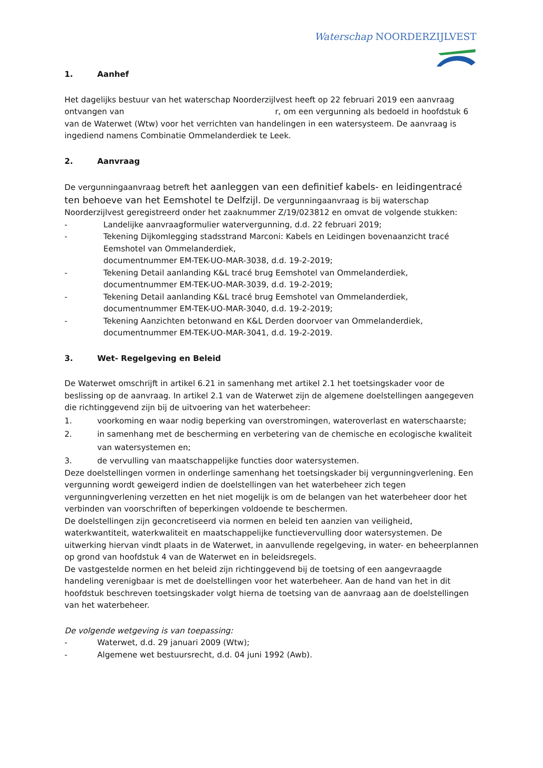Waterschap NOORDERZIJLVEST
1. Aanhef
Het dagelijks bestuur van het waterschap Noorderzijlvest heeft op 22 februari 2019 een aanvraag ontvangen van r, om een vergunning als bedoeld in hoofdstuk 6 van de Waterwet (Wtw) voor het verrichten van handelingen in een watersysteem. De aanvraag is ingediend namens Combinatie Ommelanderdiek te Leek.
2. Aanvraag
De vergunningaanvraag betreft het aanleggen van een definitief kabels- en leidingentracé ten behoeve van het Eemshotel te Delfzijl. De vergunningaanvraag is bij waterschap Noorderzijlvest geregistreerd onder het zaaknummer Z/19/023812 en omvat de volgende stukken:
- Landelijke aanvraagformulier watervergunning, d.d. 22 februari 2019;
- Tekening Dijkomlegging stadsstrand Marconi: Kabels en Leidingen bovenaanzicht tracé Eemshotel van Ommelanderdiek,
documentnummer EM-TEK-UO-MAR-3038, d.d. 19-2-2019;
- Tekening Detail aanlanding K&L tracé brug Eemshotel van Ommelanderdiek, documentnummer EM-TEK-UO-MAR-3039, d.d. 19-2-2019;
- Tekening Detail aanlanding K&L tracé brug Eemshotel van Ommelanderdiek, documentnummer EM-TEK-UO-MAR-3040, d.d. 19-2-2019;
- Tekening Aanzichten betonwand en K&L Derden doorvoer van Ommelanderdiek, documentnummer EM-TEK-UO-MAR-3041, d.d. 19-2-2019.
3. Wet- Regelgeving en Beleid
De Waterwet omschrijft in artikel 6.21 in samenhang met artikel 2.1 het toetsingskader voor de beslissing op de aanvraag. In artikel 2.1 van de Waterwet zijn de algemene doelstellingen aangegeven die richtinggevend zijn bij de uitvoering van het waterbeheer:
1. voorkoming en waar nodig beperking van overstromingen, wateroverlast en waterschaarste;
2. in samenhang met de bescherming en verbetering van de chemische en ecologische kwaliteit van watersystemen en;
3. de vervulling van maatschappelijke functies door watersystemen.
Deze doelstellingen vormen in onderlinge samenhang het toetsingskader bij vergunningverlening. Een vergunning wordt geweigerd indien de doelstellingen van het waterbeheer zich tegen vergunningverlening verzetten en het niet mogelijk is om de belangen van het waterbeheer door het verbinden van voorschriften of beperkingen voldoende te beschermen.
De doelstellingen zijn geconcretiseerd via normen en beleid ten aanzien van veiligheid, waterkwantiteit, waterkwaliteit en maatschappelijke functievervulling door watersystemen. De uitwerking hiervan vindt plaats in de Waterwet, in aanvullende regelgeving, in water- en beheerplannen op grond van hoofdstuk 4 van de Waterwet en in beleidsregels.
De vastgestelde normen en het beleid zijn richtinggevend bij de toetsing of een aangevraagde handeling verenigbaar is met de doelstellingen voor het waterbeheer. Aan de hand van het in dit hoofdstuk beschreven toetsingskader volgt hierna de toetsing van de aanvraag aan de doelstellingen van het waterbeheer.
De volgende wetgeving is van toepassing:
- Waterwet, d.d. 29 januari 2009 (Wtw);
- Algemene wet bestuursrecht, d.d. 04 juni 1992 (Awb).